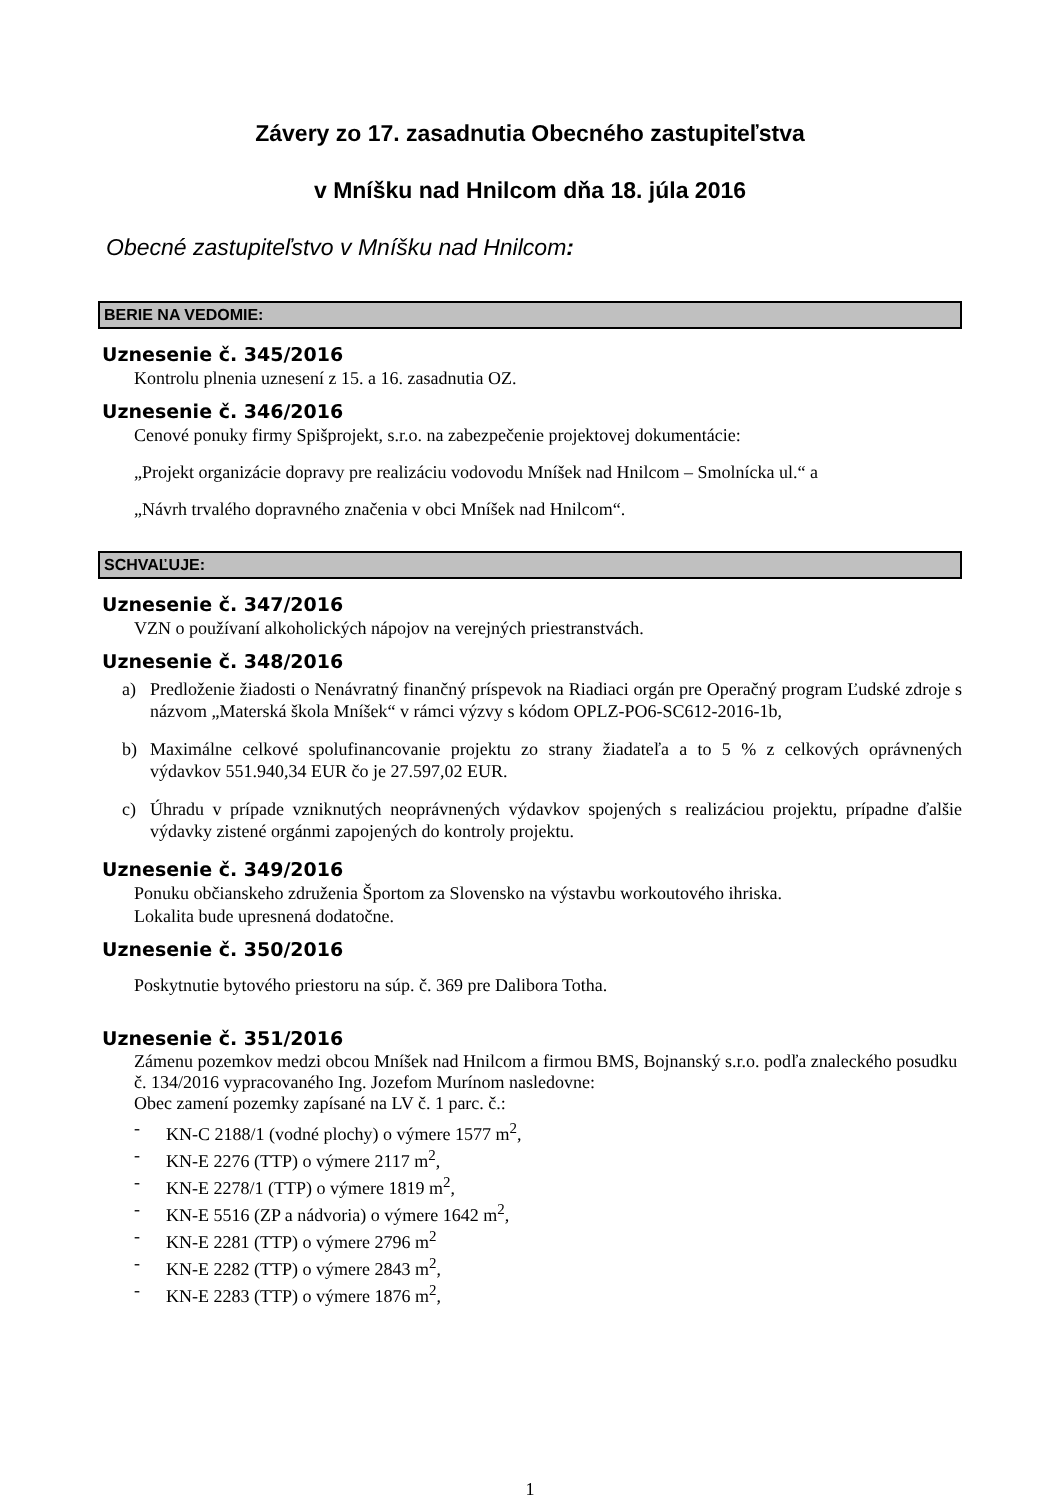Závery zo 17. zasadnutia Obecného zastupiteľstva
v Mníšku nad Hnilcom dňa 18. júla 2016
Obecné zastupiteľstvo v Mníšku nad Hnilcom:
BERIE NA VEDOMIE:
Uznesenie č. 345/2016
Kontrolu plnenia uznesení z 15. a 16. zasadnutia OZ.
Uznesenie č. 346/2016
Cenové ponuky firmy Spišprojekt, s.r.o. na zabezpečenie projektovej dokumentácie:
„Projekt organizácie dopravy pre realizáciu vodovodu Mníšek nad Hnilcom – Smolnícka ul.“ a
„Návrh trvalého dopravného značenia v obci Mníšek nad Hnilcom“.
SCHVAĽUJE:
Uznesenie č. 347/2016
VZN o používaní alkoholických nápojov na verejných priestranstvách.
Uznesenie č. 348/2016
a) Predloženie žiadosti o Nenávratný finančný príspevok na Riadiaci orgán pre Operačný program Ľudské zdroje s názvom „Materská škola Mníšek“ v rámci výzvy s kódom OPLZ-PO6-SC612-2016-1b,
b) Maximálne celkové spolufinancovanie projektu zo strany žiadateľa a to 5 % z celkových oprávnených výdavkov 551.940,34 EUR čo je 27.597,02 EUR.
c) Úhradu v prípade vzniknutých neoprávnených výdavkov spojených s realizáciou projektu, prípadne ďalšie výdavky zistené orgánmi zapojených do kontroly projektu.
Uznesenie č. 349/2016
Ponuku občianskeho združenia Športom za Slovensko na výstavbu workoutového ihriska.
Lokalita bude upresnená dodatočne.
Uznesenie č. 350/2016
Poskytnutie bytového priestoru na súp. č. 369 pre Dalibora Totha.
Uznesenie č. 351/2016
Zámenu pozemkov medzi obcou Mníšek nad Hnilcom a firmou BMS, Bojnanský s.r.o. podľa znaleckého posudku č. 134/2016 vypracovaného Ing. Jozefom Murínom nasledovne:
Obec zamení pozemky zapísané na LV č. 1 parc. č.:
- KN-C 2188/1 (vodné plochy) o výmere 1577 m<sup>2</sup>,
- KN-E 2276 (TTP) o výmere 2117 m<sup>2</sup>,
- KN-E 2278/1 (TTP) o výmere 1819 m<sup>2</sup>,
- KN-E 5516 (ZP a nádvoria) o výmere 1642 m<sup>2</sup>,
- KN-E 2281 (TTP) o výmere 2796 m<sup>2</sup>
- KN-E 2282 (TTP) o výmere 2843 m<sup>2</sup>,
- KN-E 2283 (TTP) o výmere 1876 m<sup>2</sup>,
1